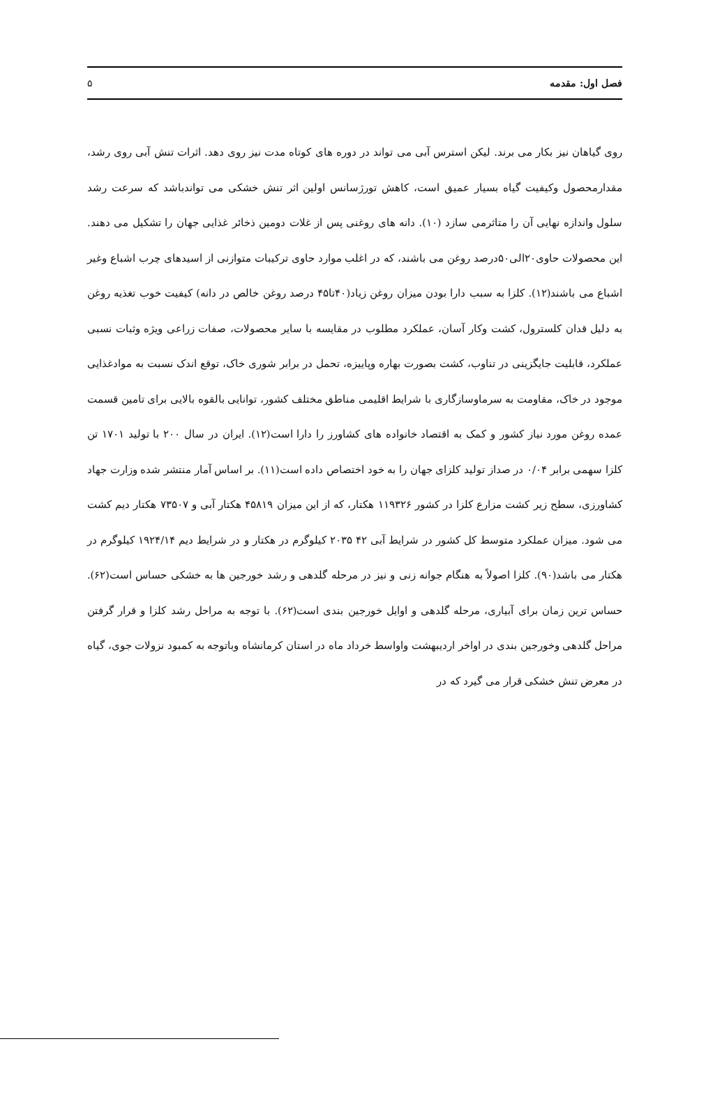فصل اول: مقدمه ۵
روی گیاهان نیز بکار می برند. لیکن استرس آبی می تواند در دوره های کوتاه مدت نیز روی دهد. اثرات تنش آبی روی رشد، مقدارمحصول وکیفیت گیاه بسیار عمیق است، کاهش تورژسانس اولین اثر تنش خشکی می تواندباشد که سرعت رشد سلول واندازه نهایی آن را متاثرمی سازد (۱۰). دانه های روغنی پس از غلات دومین ذخائر غذایی جهان را تشکیل می دهند. این محصولات حاوی۲۰الی۵۰درصد روغن می باشند، که در اغلب موارد حاوی ترکیبات متوازنی از اسیدهای چرب اشباع وغیر اشباع می باشند(۱۲). کلزا به سبب دارا بودن میزان روغن زیاد(۴۰تا۴۵ درصد روغن خالص در دانه) کیفیت خوب تغذیه روغن به دلیل قدان کلسترول، کشت وکار آسان، عملکرد مطلوب در مقایسه با سایر محصولات، صفات زراعی ویژه وثبات نسبی عملکرد، قابلیت جایگزینی در تناوب، کشت بصورت بهاره وپاییزه، تحمل در برابر شوری خاک، توقع اندک نسبت به موادغذایی موجود در خاک، مقاومت به سرماوسازگاری با شرایط اقلیمی مناطق مختلف کشور، توانایی بالقوه بالایی برای تامین قسمت عمده روغن مورد نیاز کشور و کمک به اقتصاد خانواده های کشاورز را دارا است(۱۲). ایران در سال ۲۰۰ با تولید ۱۷۰۱ تن کلزا سهمی برابر ۰/۰۴ در صداز تولید کلزای جهان را به خود اختصاص داده است(۱۱). بر اساس آمار منتشر شده وزارت جهاد کشاورزی، سطح زیر کشت مزارع کلزا در کشور ۱۱۹۳۲۶ هکتار، که از این میزان ۴۵۸۱۹ هکتار آبی و ۷۳۵۰۷ هکتار دیم کشت می شود. میزان عملکرد متوسط کل کشور در شرایط آبی ۴۲ ۲۰۳۵ کیلوگرم در هکتار و در شرایط دیم ۱۹۲۴/۱۴ کیلوگرم در هکتار می باشد(۹۰). کلزا اصولاً به هنگام جوانه زنی و نیز در مرحله گلدهی و رشد خورجین ها به خشکی حساس است(۶۲). حساس ترین زمان برای آبیاری، مرحله گلدهی و اوایل خورجین بندی است(۶۲). با توجه به مراحل رشد کلزا و قرار گرفتن مراحل گلدهی وخورجین بندی در اواخر اردیبهشت واواسط خرداد ماه در استان کرمانشاه وباتوجه به کمبود نزولات جوی، گیاه در معرض تنش خشکی قرار می گیرد که در